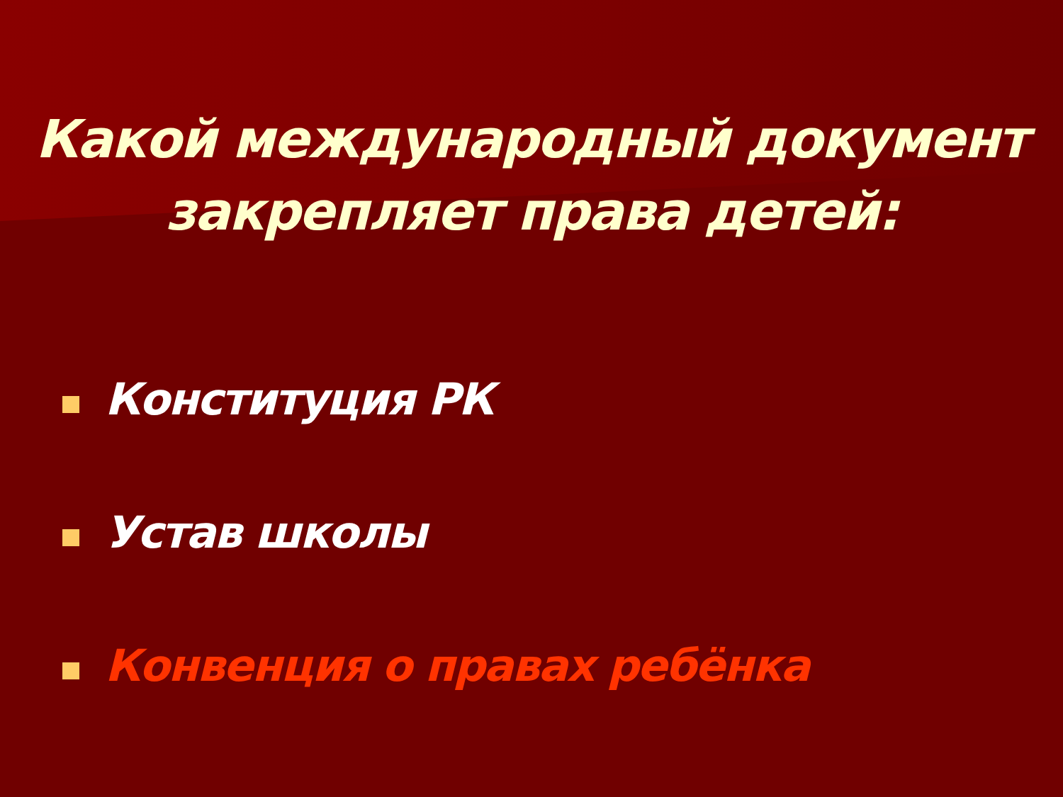Какой международный документ
закрепляет права детей:
Конституция РК
Устав школы
Конвенция о правах ребёнка